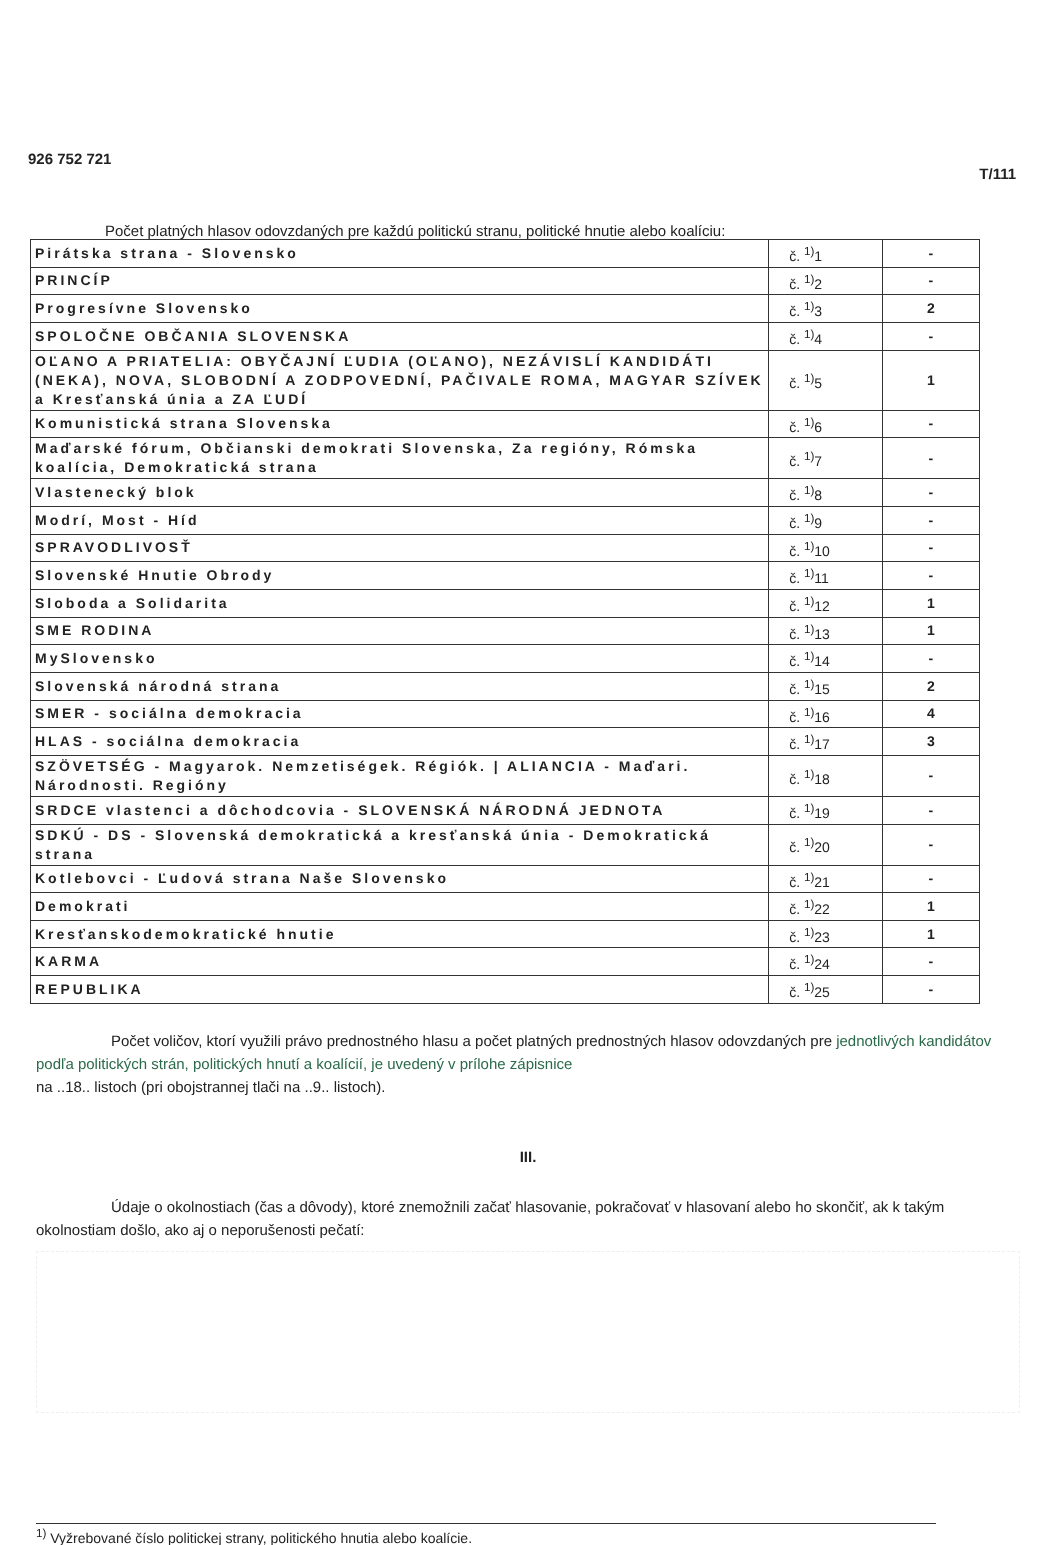926 752 721 T/111
Počet platných hlasov odovzdaných pre každú politickú stranu, politické hnutie alebo koalíciu:
| Pirátska strana - Slovensko | č. <sup>1)</sup>1 | - |
| PRINCÍP | č. <sup>1)</sup>2 | - |
| Progresívne Slovensko | č. <sup>1)</sup>3 | 2 |
| SPOLOČNE OBČANIA SLOVENSKA | č. <sup>1)</sup>4 | - |
| OĽANO A PRIATELIA: OBYČAJNÍ ĽUDIA (OĽANO), NEZÁVISLÍ KANDIDÁTI (NEKA), NOVA, SLOBODNÍ A ZODPOVEDNÍ, PAČIVALE ROMA, MAGYAR SZÍVEK a Kresťanská únia a ZA ĽUDÍ | č. <sup>1)</sup>5 | 1 |
| Komunistická strana Slovenska | č. <sup>1)</sup>6 | - |
| Maďarské fórum, Občianski demokrati Slovenska, Za regióny, Rómska koalícia, Demokratická strana | č. <sup>1)</sup>7 | - |
| Vlastenecký blok | č. <sup>1)</sup>8 | - |
| Modrí, Most - Híd | č. <sup>1)</sup>9 | - |
| SPRAVODLIVOSŤ | č. <sup>1)</sup>10 | - |
| Slovenské Hnutie Obrody | č. <sup>1)</sup>11 | - |
| Sloboda a Solidarita | č. <sup>1)</sup>12 | 1 |
| SME RODINA | č. <sup>1)</sup>13 | 1 |
| MySlovensko | č. <sup>1)</sup>14 | - |
| Slovenská národná strana | č. <sup>1)</sup>15 | 2 |
| SMER - sociálna demokracia | č. <sup>1)</sup>16 | 4 |
| HLAS - sociálna demokracia | č. <sup>1)</sup>17 | 3 |
| SZÖVETSÉG - Magyarok. Nemzetiségek. Régiók. / ALIANCIA - Maďari. Národnosti. Regióny | č. <sup>1)</sup>18 | - |
| SRDCE vlastenci a dôchodcovia - SLOVENSKÁ NÁRODNÁ JEDNOTA | č. <sup>1)</sup>19 | - |
| SDKÚ - DS - Slovenská demokratická a kresťanská únia - Demokratická strana | č. <sup>1)</sup>20 | - |
| Kotlebovci - Ľudová strana Naše Slovensko | č. <sup>1)</sup>21 | - |
| Demokrati | č. <sup>1)</sup>22 | 1 |
| Kresťanskodemokratické hnutie | č. <sup>1)</sup>23 | 1 |
| KARMA | č. <sup>1)</sup>24 | - |
| REPUBLIKA | č. <sup>1)</sup>25 | - |
Počet voličov, ktorí využili právo prednostného hlasu a počet platných prednostných hlasov odovzdaných pre jednotlivých kandidátov podľa politických strán, politických hnutí a koalícií, je uvedený v prílohe zápisnice
na ..18.. listoch (pri obojstrannej tlači na ..9.. listoch).
III.
Údaje o okolnostiach (čas a dôvody), ktoré znemožnili začať hlasovanie, pokračovať v hlasovaní alebo ho skončiť, ak k takým okolnostiam došlo, ako aj o neporušenosti pečatí:
<sup>1)</sup> Vyžrebované číslo politickej strany, politického hnutia alebo koalície.